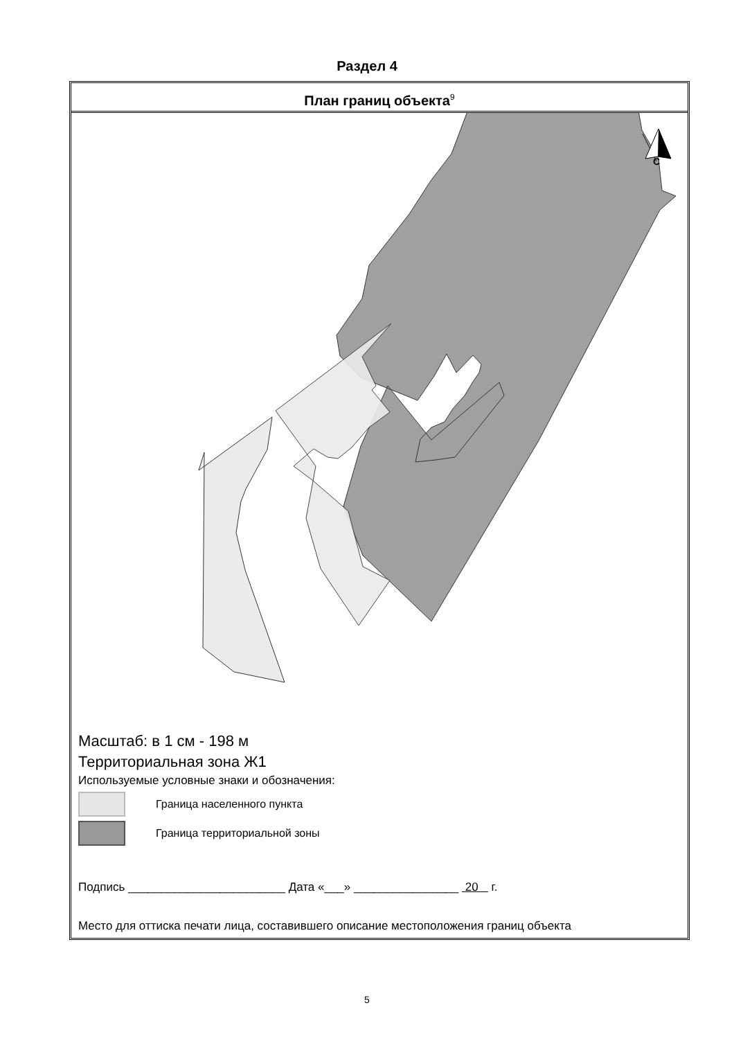Раздел 4
План границ объекта<sup>9</sup>
С
Масштаб: в 1 см - 198 м
Территориальная зона Ж1
Используемые условные знаки и обозначения:
Граница населенного пункта
Граница территориальной зоны
Подпись ________________________ Дата «___» ________________ 20 г.
Место для оттиска печати лица, составившего описание местоположения границ объекта
5